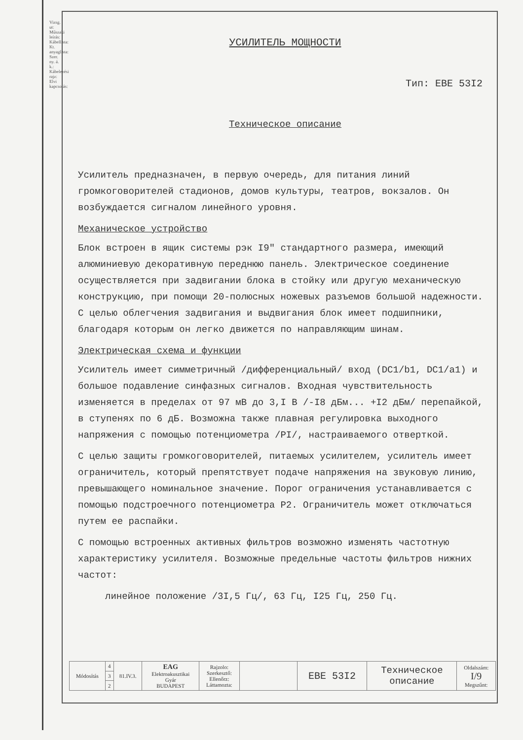Vizsg. ut: Műszaki leírás: Kábellista: Kt. anyaglista: Szer. ny. á. k.: Kábelezési rajz: Elvi kapcsolás:
УСИЛИТЕЛЬ МОЩНОСТИ
Тип: EBE 53I2
Техническое описание
Усилитель предназначен, в первую очередь, для питания линий громкоговорителей стадионов, домов культуры, театров, вокзалов. Он возбуждается сигналом линейного уровня.
Механическое устройство
Блок встроен в ящик системы рэк I9" стандартного размера, имеющий алюминиевую декоративную переднюю панель. Электрическое соединение осуществляется при задвигании блока в стойку или другую механическую конструкцию, при помощи 20-полюсных ножевых разъемов большой надежности. С целью облегчения задвигания и выдвигания блок имеет подшипники, благодаря которым он легко движется по направляющим шинам.
Электрическая схема и функции
Усилитель имеет симметричный /дифференциальный/ вход (DC1/b1, DC1/a1) и большое подавление синфазных сигналов. Входная чувствительность изменяется в пределах от 97 мВ до 3,I В /-I8 дБм... +I2 дБм/ перепайкой, в ступенях по 6 дБ. Возможна также плавная регулировка выходного напряжения с помощью потенциометра /PI/, настраиваемого отверткой.
С целью защиты громкоговорителей, питаемых усилителем, усилитель имеет ограничитель, который препятствует подаче напряжения на звуковую линию, превышающего номинальное значение. Порог ограничения устанавливается с помощью подстроечного потенциометра P2. Ограничитель может отключаться путем ее распайки.
С помощью встроенных активных фильтров возможно изменять частотную характеристику усилителя. Возможные предельные частоты фильтров нижних частот:
линейное положение /3I,5 Гц/, 63 Гц, I25 Гц, 250 Гц.
| Módosítás | 4 | 81.IV.3. | EAG Elektroakusztikai Gyár BUDAPEST | Rajzolo: Szerkesztő: Ellenőrz: Láttamozta: | | EBE 53I2 | Техническое описание | Oldalszám: I/9 Megszűnt: |
| | 3 | | | | | | | |
| | 2 | | | | | | | |